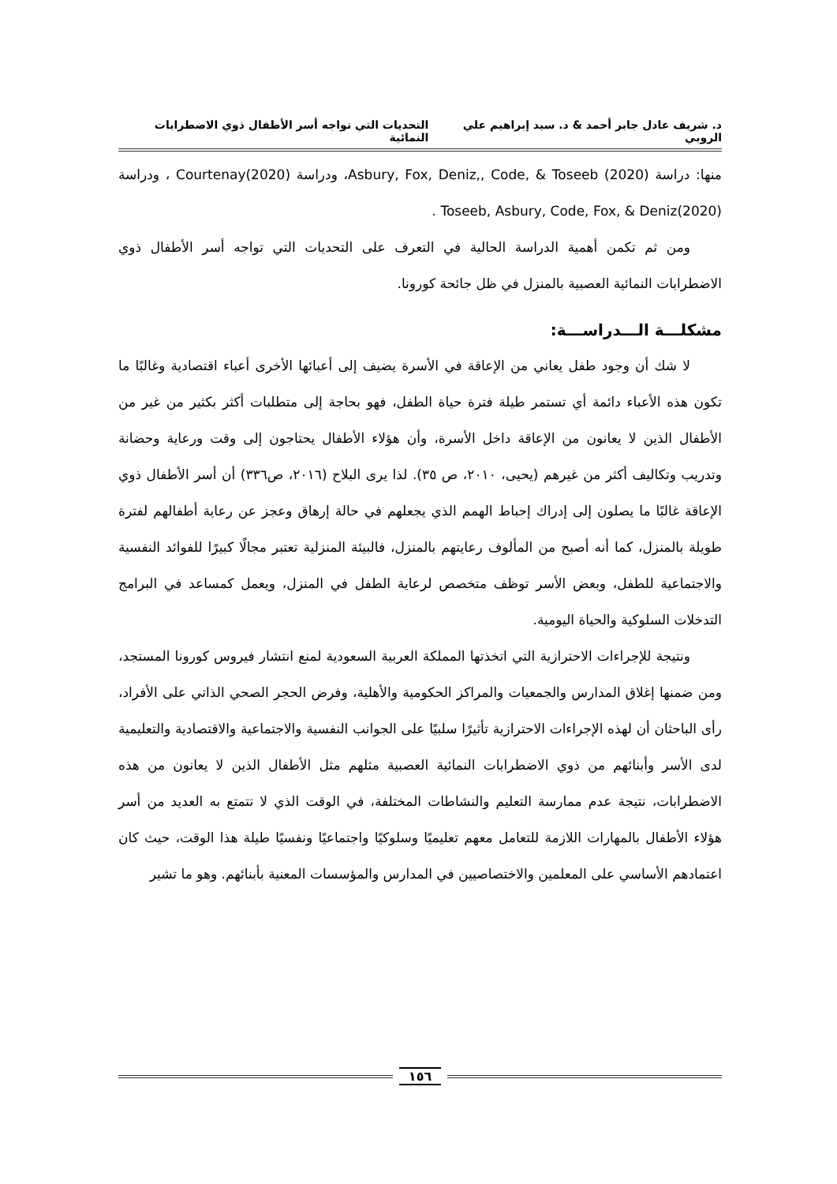د. شريف عادل جابر أحمد & د. سيد إبراهيم علي الروبي التحديات التي تواجه أسر الأطفال ذوي الاضطرابات النمائية
منها: دراسة Asbury, Fox, Deniz,, Code, & Toseeb (2020)، ودراسة Courtenay(2020) ، ودراسة Toseeb, Asbury, Code, Fox, & Deniz(2020) .
ومن ثم تكمن أهمية الدراسة الحالية في التعرف على التحديات التي تواجه أسر الأطفال ذوي الاضطرابات النمائية العصبية بالمنزل في ظل جائحة كورونا.
مشكلـــة الـــدراســـة:
لا شك أن وجود طفل يعاني من الإعاقة في الأسرة يضيف إلى أعبائها الأخرى أعباء اقتصادية وغالبًا ما تكون هذه الأعباء دائمة أي تستمر طيلة فترة حياة الطفل، فهو بحاجة إلى متطلبات أكثر بكثير من غير من الأطفال الذين لا يعانون من الإعاقة داخل الأسرة، وأن هؤلاء الأطفال يحتاجون إلى وقت ورعاية وحضانة وتدريب وتكاليف أكثر من غيرهم (يحيى، ٢٠١٠، ص ٣٥). لذا يرى البلاح (٢٠١٦، ص٣٣٦) أن أسر الأطفال ذوي الإعاقة غالبًا ما يصلون إلى إدراك إحباط الهمم الذي يجعلهم في حالة إرهاق وعجز عن رعاية أطفالهم لفترة طويلة بالمنزل، كما أنه أصبح من المألوف رعايتهم بالمنزل، فالبيئة المنزلية تعتبر مجالًا كبيرًا للفوائد النفسية والاجتماعية للطفل، وبعض الأسر توظف متخصص لرعاية الطفل في المنزل، ويعمل كمساعد في البرامج التدخلات السلوكية والحياة اليومية.
ونتيجة للإجراءات الاحترازية التي اتخذتها المملكة العربية السعودية لمنع انتشار فيروس كورونا المستجد، ومن ضمنها إغلاق المدارس والجمعيات والمراكز الحكومية والأهلية، وفرض الحجر الصحي الذاتي على الأفراد، رأى الباحثان أن لهذه الإجراءات الاحترازية تأثيرًا سلبيًا على الجوانب النفسية والاجتماعية والاقتصادية والتعليمية لدى الأسر وأبنائهم من ذوي الاضطرابات النمائية العصبية مثلهم مثل الأطفال الذين لا يعانون من هذه الاضطرابات، نتيجة عدم ممارسة التعليم والنشاطات المختلفة، في الوقت الذي لا تتمتع به العديد من أسر هؤلاء الأطفال بالمهارات اللازمة للتعامل معهم تعليميًا وسلوكيًا واجتماعيًا ونفسيًا طيلة هذا الوقت، حيث كان اعتمادهم الأساسي على المعلمين والاختصاصيين في المدارس والمؤسسات المعنية بأبنائهم. وهو ما تشير
١٥٦